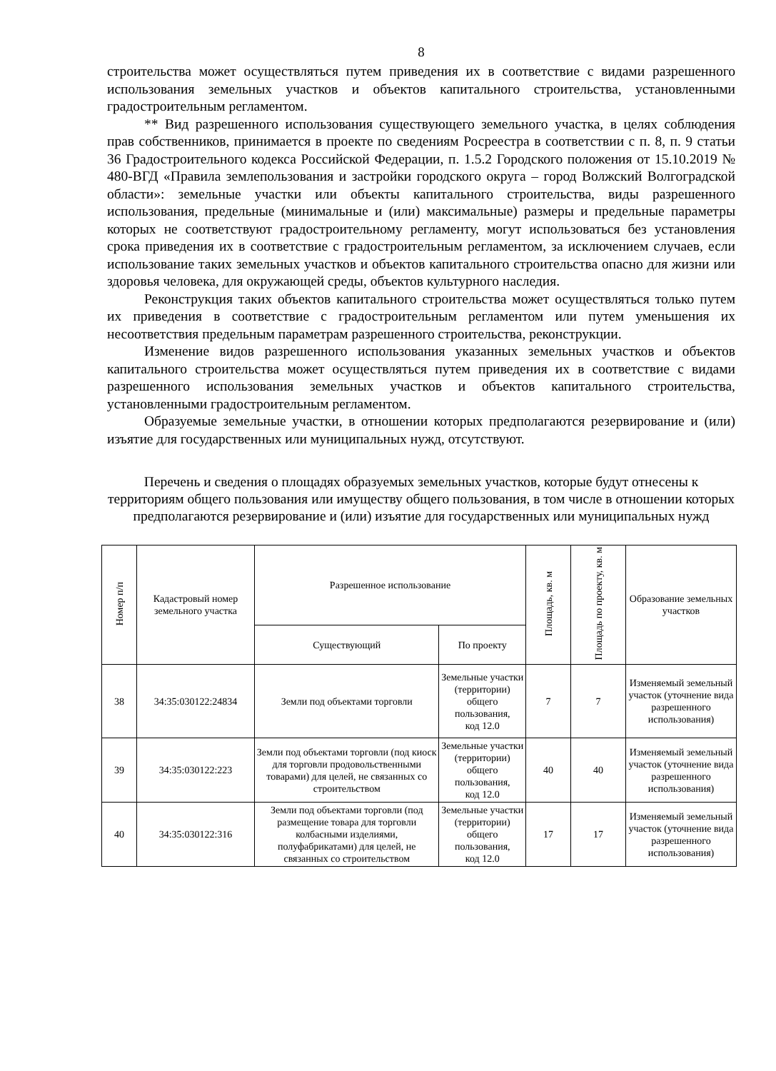8
строительства может осуществляться путем приведения их в соответствие с видами разрешенного использования земельных участков и объектов капитального строительства, установленными градостроительным регламентом.
** Вид разрешенного использования существующего земельного участка, в целях соблюдения прав собственников, принимается в проекте по сведениям Росреестра в соответствии с п. 8, п. 9 статьи 36 Градостроительного кодекса Российской Федерации, п. 1.5.2 Городского положения от 15.10.2019 № 480-ВГД «Правила землепользования и застройки городского округа – город Волжский Волгоградской области»: земельные участки или объекты капитального строительства, виды разрешенного использования, предельные (минимальные и (или) максимальные) размеры и предельные параметры которых не соответствуют градостроительному регламенту, могут использоваться без установления срока приведения их в соответствие с градостроительным регламентом, за исключением случаев, если использование таких земельных участков и объектов капитального строительства опасно для жизни или здоровья человека, для окружающей среды, объектов культурного наследия.
Реконструкция таких объектов капитального строительства может осуществляться только путем их приведения в соответствие с градостроительным регламентом или путем уменьшения их несоответствия предельным параметрам разрешенного строительства, реконструкции.
Изменение видов разрешенного использования указанных земельных участков и объектов капитального строительства может осуществляться путем приведения их в соответствие с видами разрешенного использования земельных участков и объектов капитального строительства, установленными градостроительным регламентом.
Образуемые земельные участки, в отношении которых предполагаются резервирование и (или) изъятие для государственных или муниципальных нужд, отсутствуют.
Перечень и сведения о площадях образуемых земельных участков, которые будут отнесены к территориям общего пользования или имуществу общего пользования, в том числе в отношении которых предполагаются резервирование и (или) изъятие для государственных или муниципальных нужд
| Номер п/п | Кадастровый номер земельного участка | Разрешенное использование | | Площадь, кв. м | Площадь по проекту, кв. м | Образование земельных участков |
| --- | --- | --- | --- | --- | --- | --- |
| | | Существующий | По проекту | | | |
| 38 | 34:35:030122:24834 | Земли под объектами торговли | Земельные участки (территории) общего пользования, код 12.0 | 7 | 7 | Изменяемый земельный участок (уточнение вида разрешенного использования) |
| 39 | 34:35:030122:223 | Земли под объектами торговли (под киоск для торговли продовольственными товарами) для целей, не связанных со строительством | Земельные участки (территории) общего пользования, код 12.0 | 40 | 40 | Изменяемый земельный участок (уточнение вида разрешенного использования) |
| 40 | 34:35:030122:316 | Земли под объектами торговли (под размещение товара для торговли колбасными изделиями, полуфабрикатами) для целей, не связанных со строительством | Земельные участки (территории) общего пользования, код 12.0 | 17 | 17 | Изменяемый земельный участок (уточнение вида разрешенного использования) |